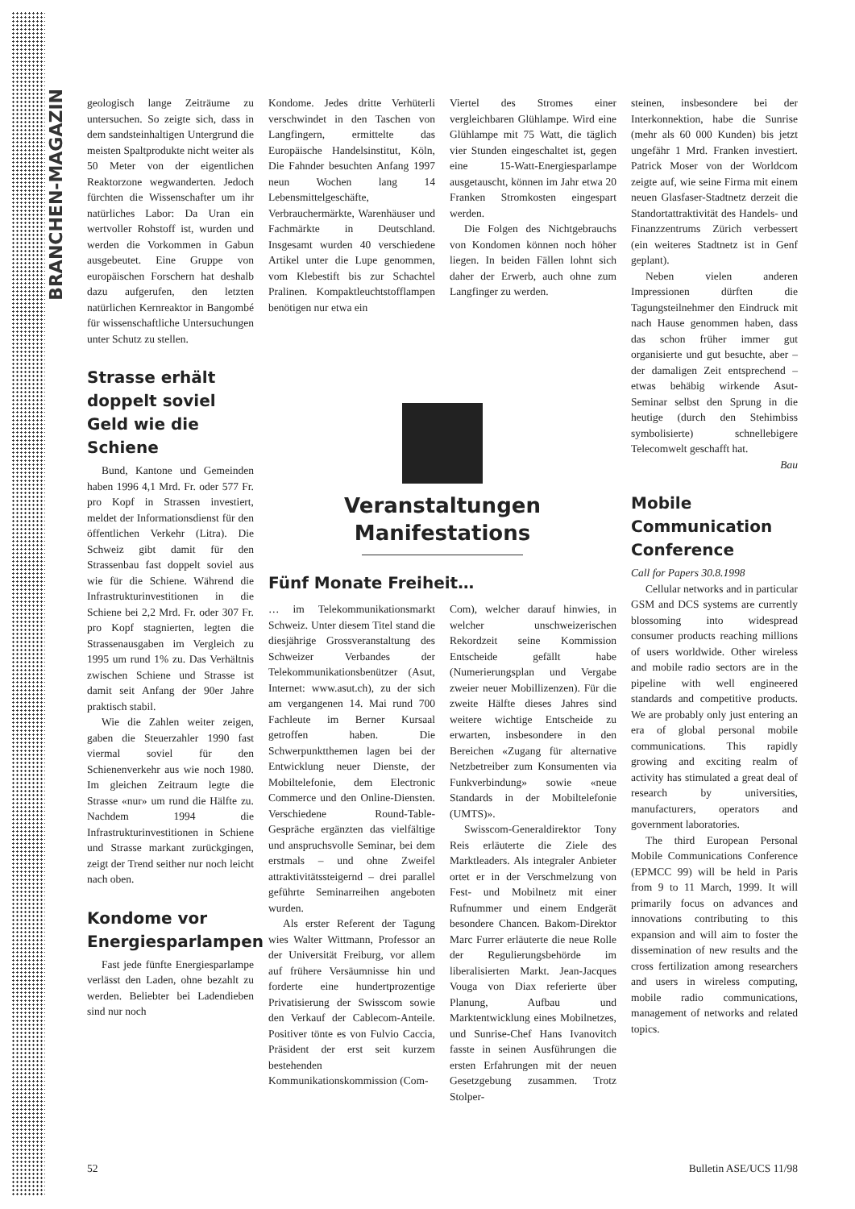BRANCHEN-MAGAZIN
geologisch lange Zeiträume zu untersuchen. So zeigte sich, dass in dem sandsteinhaltigen Untergrund die meisten Spaltprodukte nicht weiter als 50 Meter von der eigentlichen Reaktorzone wegwanderten. Jedoch fürchten die Wissenschafter um ihr natürliches Labor: Da Uran ein wertvoller Rohstoff ist, wurden und werden die Vorkommen in Gabun ausgebeutet. Eine Gruppe von europäischen Forschern hat deshalb dazu aufgerufen, den letzten natürlichen Kernreaktor in Bangombé für wissenschaftliche Untersuchungen unter Schutz zu stellen.
Strasse erhält doppelt soviel Geld wie die Schiene
Bund, Kantone und Gemeinden haben 1996 4,1 Mrd. Fr. oder 577 Fr. pro Kopf in Strassen investiert, meldet der Informationsdienst für den öffentlichen Verkehr (Litra). Die Schweiz gibt damit für den Strassenbau fast doppelt soviel aus wie für die Schiene. Während die Infrastrukturinvestitionen in die Schiene bei 2,2 Mrd. Fr. oder 307 Fr. pro Kopf stagnierten, legten die Strassenausgaben im Vergleich zu 1995 um rund 1% zu. Das Verhältnis zwischen Schiene und Strasse ist damit seit Anfang der 90er Jahre praktisch stabil.
Wie die Zahlen weiter zeigen, gaben die Steuerzahler 1990 fast viermal soviel für den Schienenverkehr aus wie noch 1980. Im gleichen Zeitraum legte die Strasse «nur» um rund die Hälfte zu. Nachdem 1994 die Infrastrukturinvestitionen in Schiene und Strasse markant zurückgingen, zeigt der Trend seither nur noch leicht nach oben.
Kondome vor Energiesparlampen
Fast jede fünfte Energiesparlampe verlässt den Laden, ohne bezahlt zu werden. Beliebter bei Ladendieben sind nur noch
Kondome. Jedes dritte Verhüterli verschwindet in den Taschen von Langfingern, ermittelte das Europäische Handelsinstitut, Köln, Die Fahnder besuchten Anfang 1997 neun Wochen lang 14 Lebensmittelgeschäfte, Verbrauchermärkte, Warenhäuser und Fachmärkte in Deutschland. Insgesamt wurden 40 verschiedene Artikel unter die Lupe genommen, vom Klebestift bis zur Schachtel Pralinen. Kompaktleuchtstofflampen benötigen nur etwa ein
Viertel des Stromes einer vergleichbaren Glühlampe. Wird eine Glühlampe mit 75 Watt, die täglich vier Stunden eingeschaltet ist, gegen eine 15-Watt-Energiesparlampe ausgetauscht, können im Jahr etwa 20 Franken Stromkosten eingespart werden.
Die Folgen des Nichtgebrauchs von Kondomen können noch höher liegen. In beiden Fällen lohnt sich daher der Erwerb, auch ohne zum Langfinger zu werden.
steinen, insbesondere bei der Interkonnektion, habe die Sunrise (mehr als 60 000 Kunden) bis jetzt ungefähr 1 Mrd. Franken investiert. Patrick Moser von der Worldcom zeigte auf, wie seine Firma mit einem neuen Glasfaser-Stadtnetz derzeit die Standortattraktivität des Handels- und Finanzzentrums Zürich verbessert (ein weiteres Stadtnetz ist in Genf geplant).
Neben vielen anderen Impressionen dürften die Tagungsteilnehmer den Eindruck mit nach Hause genommen haben, dass das schon früher immer gut organisierte und gut besuchte, aber – der damaligen Zeit entsprechend – etwas behäbig wirkende Asut-Seminar selbst den Sprung in die heutige (durch den Stehimbiss symbolisierte) schnellebigere Telecomwelt geschafft hat.
Bau
Mobile Communication Conference
Call for Papers 30.8.1998
Cellular networks and in particular GSM and DCS systems are currently blossoming into widespread consumer products reaching millions of users worldwide. Other wireless and mobile radio sectors are in the pipeline with well engineered standards and competitive products. We are probably only just entering an era of global personal mobile communications. This rapidly growing and exciting realm of activity has stimulated a great deal of research by universities, manufacturers, operators and government laboratories.
The third European Personal Mobile Communications Conference (EPMCC 99) will be held in Paris from 9 to 11 March, 1999. It will primarily focus on advances and innovations contributing to this expansion and will aim to foster the dissemination of new results and the cross fertilization among researchers and users in wireless computing, mobile radio communications, management of networks and related topics.
Veranstaltungen
Manifestations
Fünf Monate Freiheit…
… im Telekommunikationsmarkt Schweiz. Unter diesem Titel stand die diesjährige Grossveranstaltung des Schweizer Verbandes der Telekommunikationsbenützer (Asut, Internet: www.asut.ch), zu der sich am vergangenen 14. Mai rund 700 Fachleute im Berner Kursaal getroffen haben. Die Schwerpunktthemen lagen bei der Entwicklung neuer Dienste, der Mobiltelefonie, dem Electronic Commerce und den Online-Diensten. Verschiedene Round-Table-Gespräche ergänzten das vielfältige und anspruchsvolle Seminar, bei dem erstmals – und ohne Zweifel attraktivitätssteigernd – drei parallel geführte Seminarreihen angeboten wurden.
Als erster Referent der Tagung wies Walter Wittmann, Professor an der Universität Freiburg, vor allem auf frühere Versäumnisse hin und forderte eine hundertprozentige Privatisierung der Swisscom sowie den Verkauf der Cablecom-Anteile. Positiver tönte es von Fulvio Caccia, Präsident der erst seit kurzem bestehenden Kommunikationskommission (Com-
Com), welcher darauf hinwies, in welcher unschweizerischen Rekordzeit seine Kommission Entscheide gefällt habe (Numerierungsplan und Vergabe zweier neuer Mobillizenzen). Für die zweite Hälfte dieses Jahres sind weitere wichtige Entscheide zu erwarten, insbesondere in den Bereichen «Zugang für alternative Netzbetreiber zum Konsumenten via Funkverbindung» sowie «neue Standards in der Mobiltelefonie (UMTS)».
Swisscom-Generaldirektor Tony Reis erläuterte die Ziele des Marktleaders. Als integraler Anbieter ortet er in der Verschmelzung von Fest- und Mobilnetz mit einer Rufnummer und einem Endgerät besondere Chancen. Bakom-Direktor Marc Furrer erläuterte die neue Rolle der Regulierungsbehörde im liberalisierten Markt. Jean-Jacques Vouga von Diax referierte über Planung, Aufbau und Marktentwicklung eines Mobilnetzes, und Sunrise-Chef Hans Ivanovitch fasste in seinen Ausführungen die ersten Erfahrungen mit der neuen Gesetzgebung zusammen. Trotz Stolper-
52 Bulletin ASE/UCS 11/98